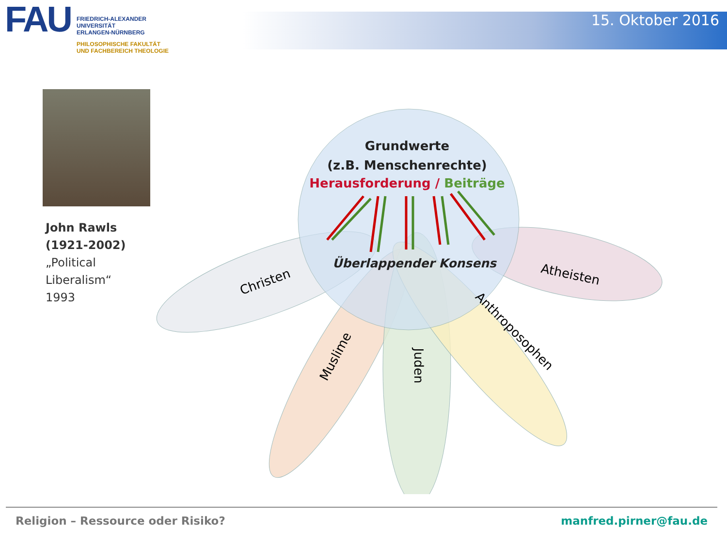FAU
FRIEDRICH-ALEXANDER
UNIVERSITÄT
ERLANGEN-NÜRNBERG
PHILOSOPHISCHE FAKULTÄT
UND FACHBEREICH THEOLOGIE
15. Oktober 2016
John Rawls
(1921-2002)
„Political
Liberalism“
1993
Grundwerte
(z.B. Menschenrechte)
Herausforderung / Beiträge
Überlappender Konsens
Christen
Atheisten
Muslime
Juden
Anthroposophen
Religion – Ressource oder Risiko? manfred.pirner@fau.de